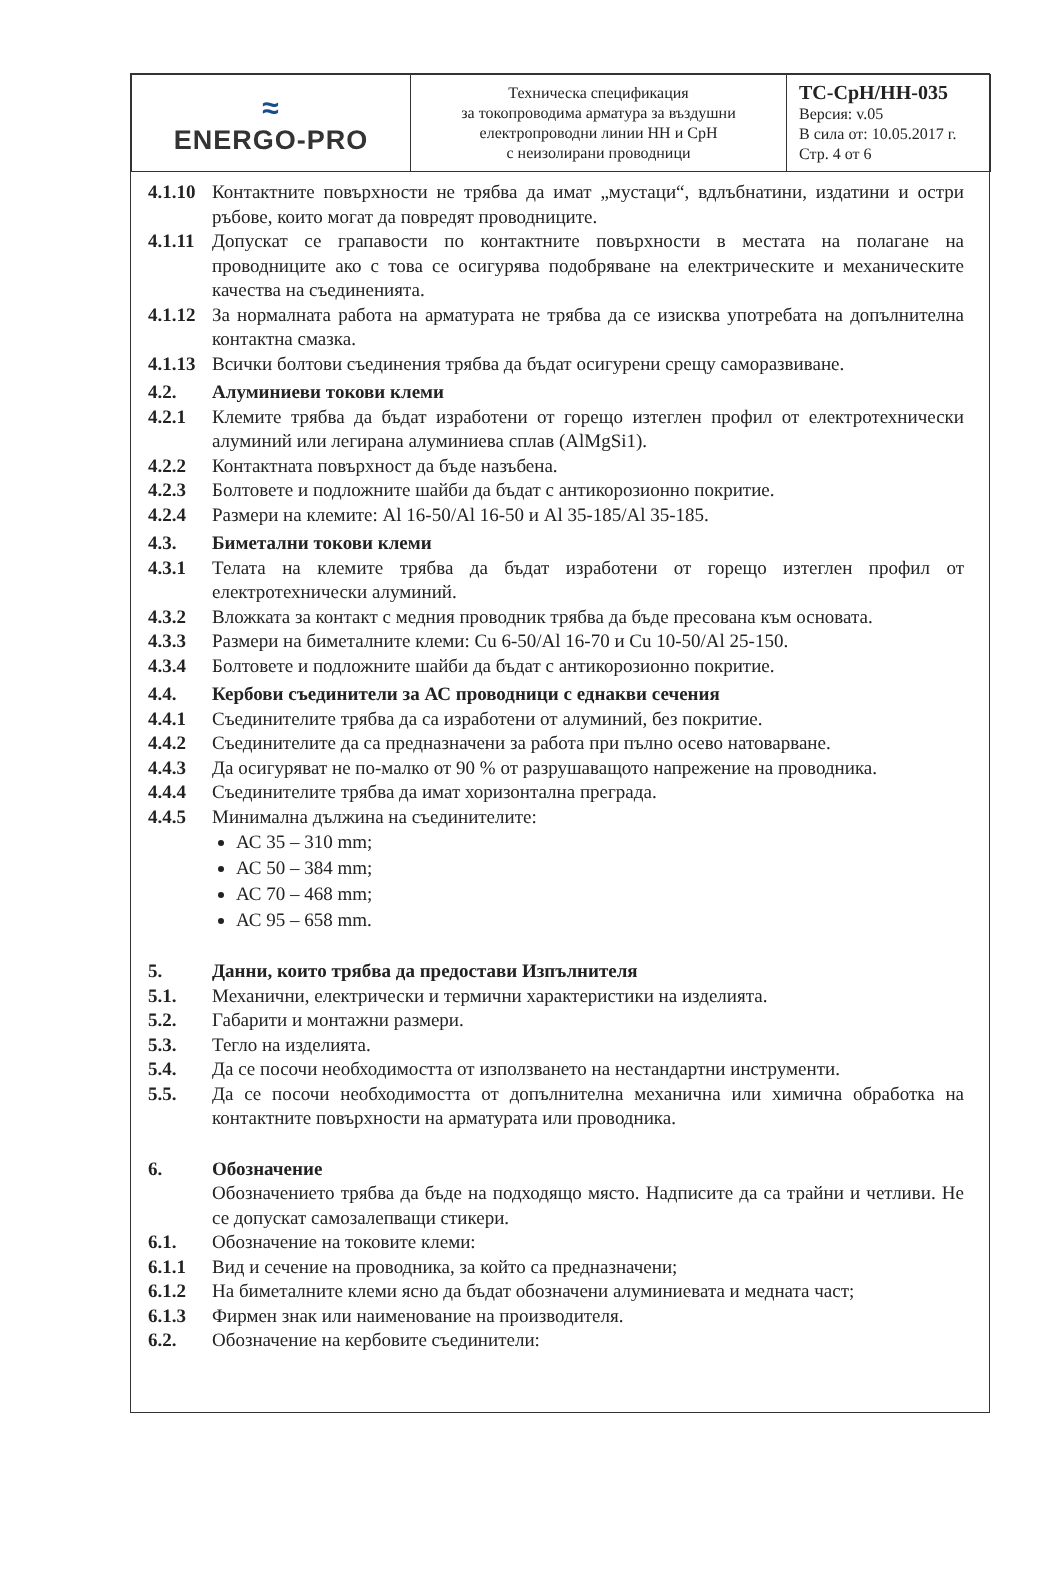| ≈ ENERGO-PRO | Техническа спецификация за токопроводима арматура за въздушни електропроводни линии НН и СрН с неизолирани проводници | ТС-СрН/НН-035 Версия: v.05 В сила от: 10.05.2017 г. Стр. 4 от 6 |
4.1.10 Контактните повърхности не трябва да имат „мустаци“, вдлъбнатини, издатини и остри ръбове, които могат да повредят проводниците.
4.1.11 Допускат се грапавости по контактните повърхности в местата на полагане на проводниците ако с това се осигурява подобряване на електрическите и механическите качества на съединенията.
4.1.12 За нормалната работа на арматурата не трябва да се изисква употребата на допълнителна контактна смазка.
4.1.13 Всички болтови съединения трябва да бъдат осигурени срещу саморазвиване.
4.2. Алуминиеви токови клеми
4.2.1 Клемите трябва да бъдат изработени от горещо изтеглен профил от електротехнически алуминий или легирана алуминиева сплав (AlMgSi1).
4.2.2 Контактната повърхност да бъде назъбена.
4.2.3 Болтовете и подложните шайби да бъдат с антикорозионно покритие.
4.2.4 Размери на клемите: Al 16-50/Al 16-50 и Al 35-185/Al 35-185.
4.3. Биметални токови клеми
4.3.1 Телата на клемите трябва да бъдат изработени от горещо изтеглен профил от електротехнически алуминий.
4.3.2 Вложката за контакт с медния проводник трябва да бъде пресована към основата.
4.3.3 Размери на биметалните клеми: Cu 6-50/Al 16-70 и Cu 10-50/Al 25-150.
4.3.4 Болтовете и подложните шайби да бъдат с антикорозионно покритие.
4.4. Кербови съединители за АС проводници с еднакви сечения
4.4.1 Съединителите трябва да са изработени от алуминий, без покритие.
4.4.2 Съединителите да са предназначени за работа при пълно осево натоварване.
4.4.3 Да осигуряват не по-малко от 90 % от разрушаващото напрежение на проводника.
4.4.4 Съединителите трябва да имат хоризонтална преграда.
4.4.5 Минимална дължина на съединителите:
АС 35 – 310 mm;
АС 50 – 384 mm;
АС 70 – 468 mm;
АС 95 – 658 mm.
5. Данни, които трябва да предостави Изпълнителя
5.1. Механични, електрически и термични характеристики на изделията.
5.2. Габарити и монтажни размери.
5.3. Тегло на изделията.
5.4. Да се посочи необходимостта от използването на нестандартни инструменти.
5.5. Да се посочи необходимостта от допълнителна механична или химична обработка на контактните повърхности на арматурата или проводника.
6. Обозначение
Обозначението трябва да бъде на подходящо място. Надписите да са трайни и четливи. Не се допускат самозалепващи стикери.
6.1. Обозначение на токовите клеми:
6.1.1 Вид и сечение на проводника, за който са предназначени;
6.1.2 На биметалните клеми ясно да бъдат обозначени алуминиевата и медната част;
6.1.3 Фирмен знак или наименование на производителя.
6.2. Обозначение на кербовите съединители: